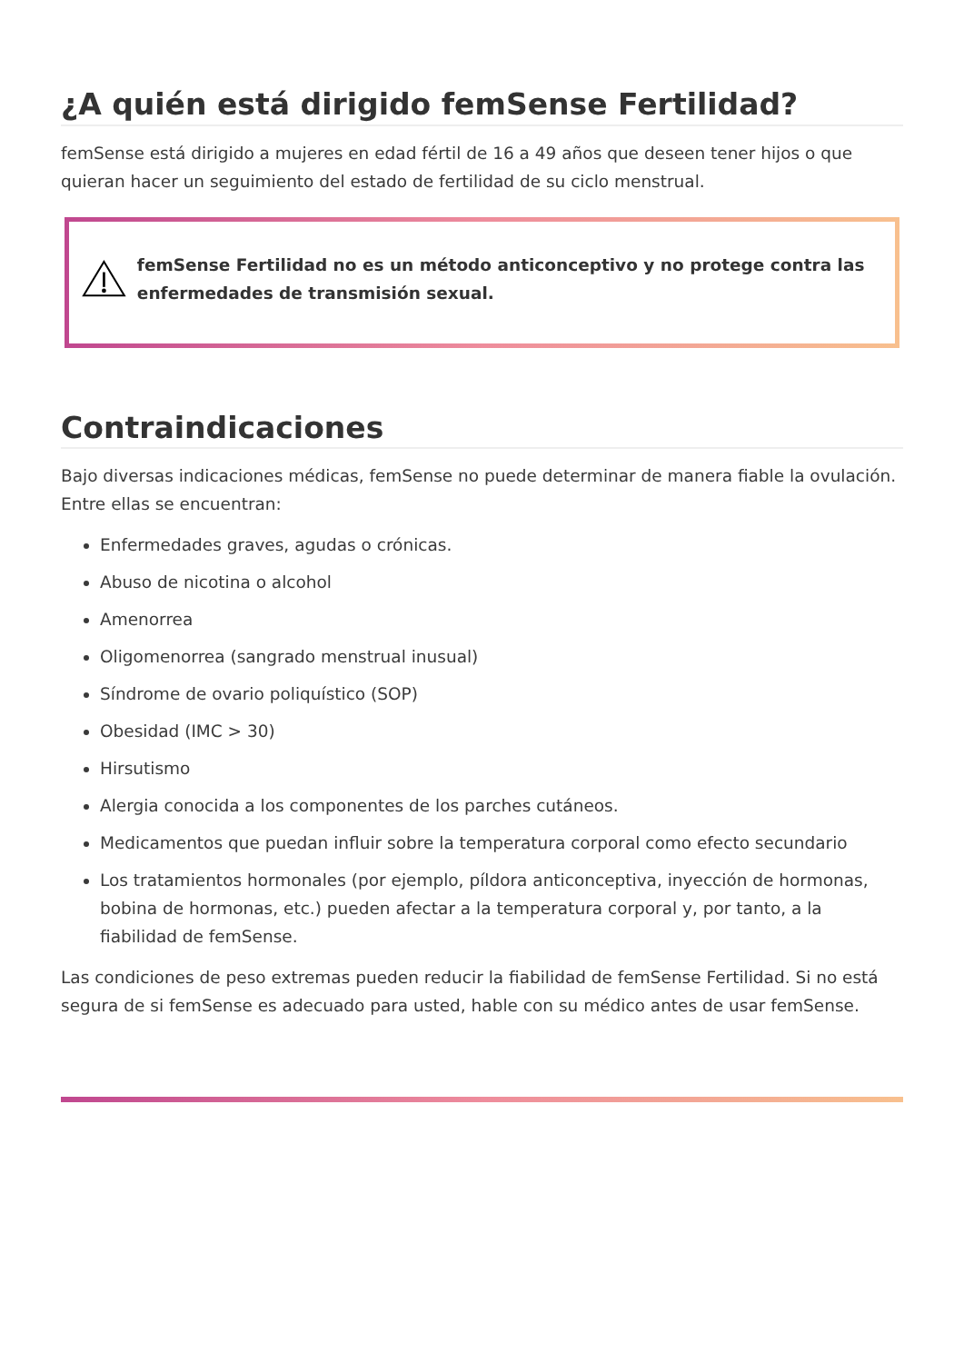¿A quién está dirigido femSense Fertilidad?
femSense está dirigido a mujeres en edad fértil de 16 a 49 años que deseen tener hijos o que quieran hacer un seguimiento del estado de fertilidad de su ciclo menstrual.
femSense Fertilidad no es un método anticonceptivo y no protege contra las enfermedades de transmisión sexual.
Contraindicaciones
Bajo diversas indicaciones médicas, femSense no puede determinar de manera fiable la ovulación. Entre ellas se encuentran:
Enfermedades graves, agudas o crónicas.
Abuso de nicotina o alcohol
Amenorrea
Oligomenorrea (sangrado menstrual inusual)
Síndrome de ovario poliquístico (SOP)
Obesidad (IMC > 30)
Hirsutismo
Alergia conocida a los componentes de los parches cutáneos.
Medicamentos que puedan influir sobre la temperatura corporal como efecto secundario
Los tratamientos hormonales (por ejemplo, píldora anticonceptiva, inyección de hormonas, bobina de hormonas, etc.) pueden afectar a la temperatura corporal y, por tanto, a la fiabilidad de femSense.
Las condiciones de peso extremas pueden reducir la fiabilidad de femSense Fertilidad. Si no está segura de si femSense es adecuado para usted, hable con su médico antes de usar femSense.